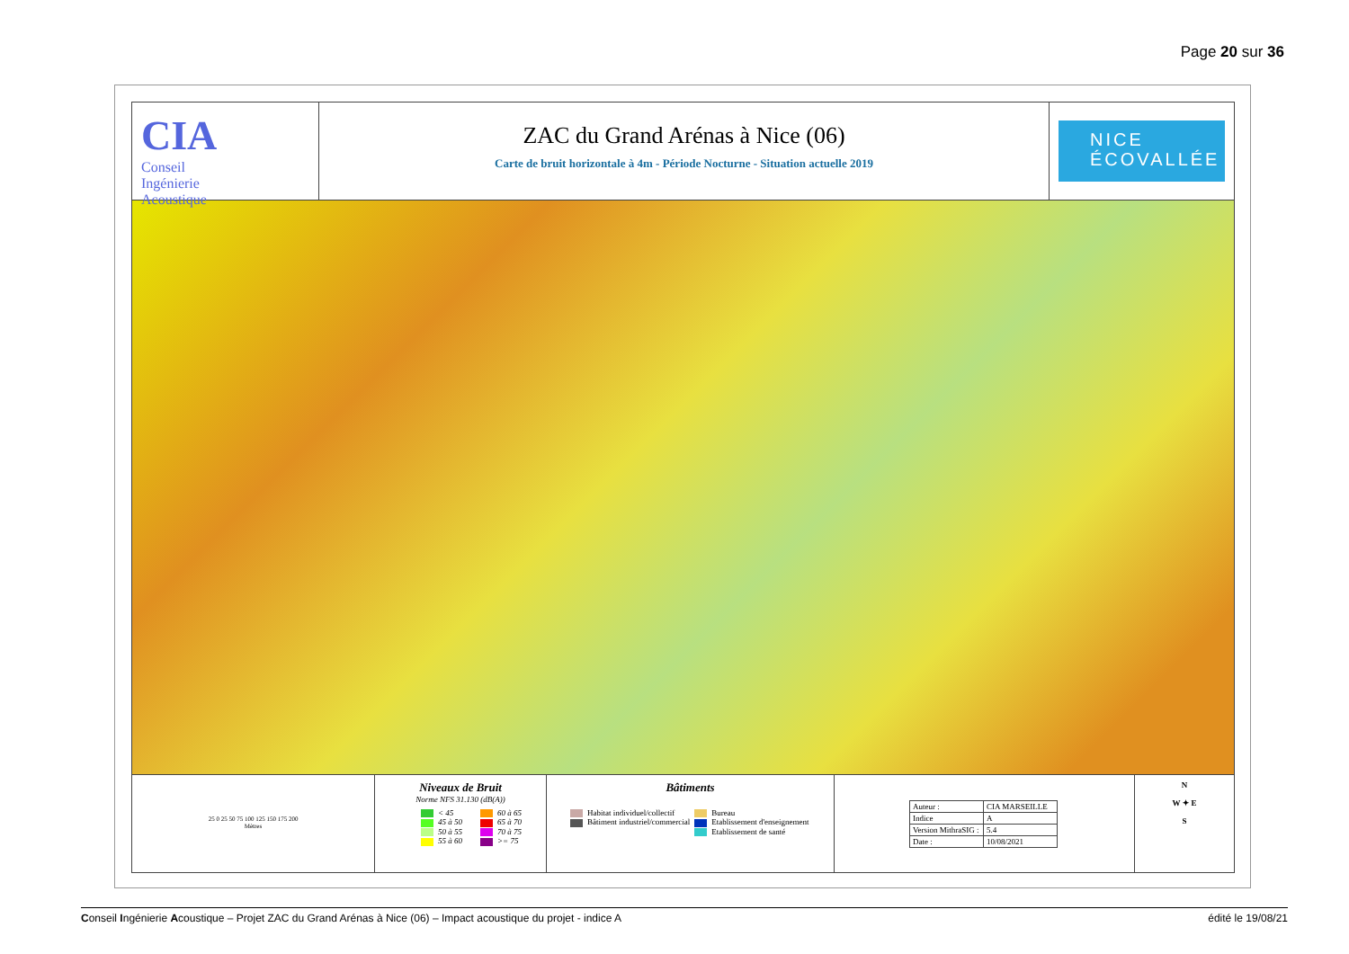Page 20 sur 36
CIA
Conseil
Ingénierie
Acoustique
ZAC du Grand Arénas à Nice (06)
Carte de bruit horizontale à 4m - Période Nocturne - Situation actuelle 2019
NICE
ÉCOVALLÉE
25 0 25 50 75 100 125 150 175 200
Mètres
Niveaux de Bruit
Norme NFS 31.130 (dB(A))
< 45
45 à 50
50 à 55
55 à 60
60 à 65
65 à 70
70 à 75
>= 75
Bâtiments
Habitat individuel/collectif
Bâtiment industriel/commercial
Bureau
Etablissement d'enseignement
Etablissement de santé
| Auteur : | CIA MARSEILLE |
| Indice | A |
| Version MithraSIG : | 5.4 |
| Date : | 10/08/2021 |
N
W ✦ E
S
Conseil Ingénierie Acoustique – Projet ZAC du Grand Arénas à Nice (06) – Impact acoustique du projet - indice A édité le 19/08/21